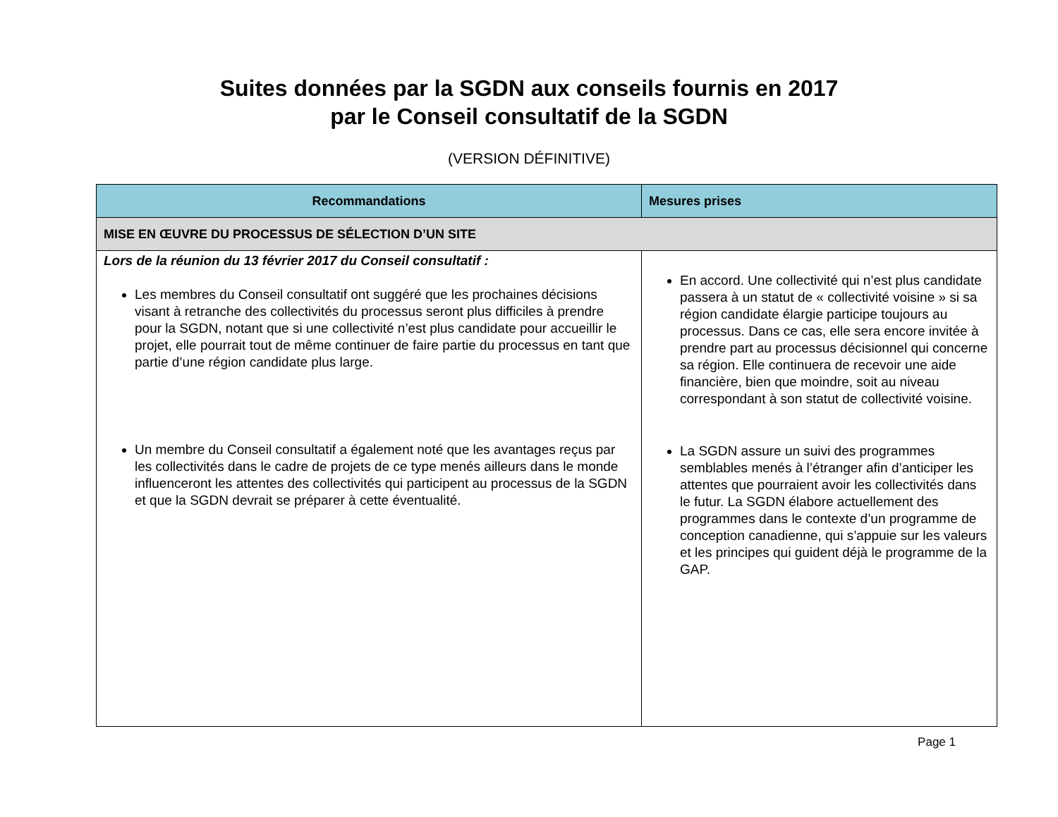Suites données par la SGDN aux conseils fournis en 2017
par le Conseil consultatif de la SGDN
(VERSION DÉFINITIVE)
| Recommandations | Mesures prises |
| --- | --- |
| MISE EN ŒUVRE DU PROCESSUS DE SÉLECTION D’UN SITE | |
| Lors de la réunion du 13 février 2017 du Conseil consultatif : Les membres du Conseil consultatif ont suggéré que les prochaines décisions visant à retranche des collectivités du processus seront plus difficiles à prendre pour la SGDN, notant que si une collectivité n’est plus candidate pour accueillir le projet, elle pourrait tout de même continuer de faire partie du processus en tant que partie d’une région candidate plus large. Un membre du Conseil consultatif a également noté que les avantages reçus par les collectivités dans le cadre de projets de ce type menés ailleurs dans le monde influenceront les attentes des collectivités qui participent au processus de la SGDN et que la SGDN devrait se préparer à cette éventualité. | En accord. Une collectivité qui n’est plus candidate passera à un statut de « collectivité voisine » si sa région candidate élargie participe toujours au processus. Dans ce cas, elle sera encore invitée à prendre part au processus décisionnel qui concerne sa région. Elle continuera de recevoir une aide financière, bien que moindre, soit au niveau correspondant à son statut de collectivité voisine. La SGDN assure un suivi des programmes semblables menés à l’étranger afin d’anticiper les attentes que pourraient avoir les collectivités dans le futur. La SGDN élabore actuellement des programmes dans le contexte d’un programme de conception canadienne, qui s’appuie sur les valeurs et les principes qui guident déjà le programme de la GAP. |
Page 1